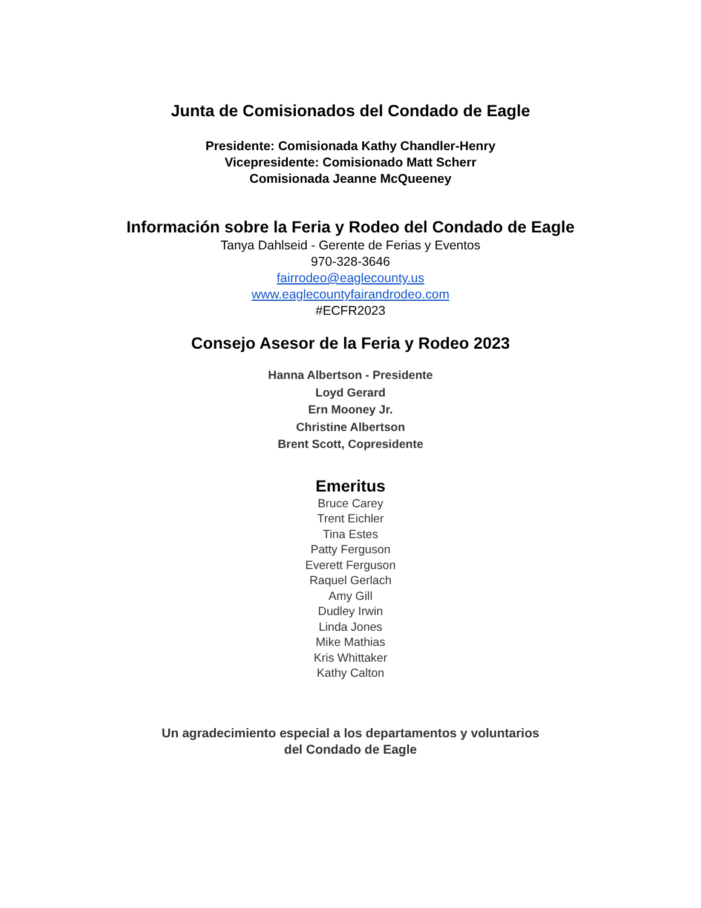Junta de Comisionados del Condado de Eagle
Presidente: Comisionada Kathy Chandler-Henry
Vicepresidente: Comisionado Matt Scherr
Comisionada Jeanne McQueeney
Información sobre la Feria y Rodeo del Condado de Eagle
Tanya Dahlseid - Gerente de Ferias y Eventos
970-328-3646
fairrodeo@eaglecounty.us
www.eaglecountyfairandrodeo.com
#ECFR2023
Consejo Asesor de la Feria y Rodeo 2023
Hanna Albertson - Presidente
Loyd Gerard
Ern Mooney Jr.
Christine Albertson
Brent Scott, Copresidente
Emeritus
Bruce Carey
Trent Eichler
Tina Estes
Patty Ferguson
Everett Ferguson
Raquel Gerlach
Amy Gill
Dudley Irwin
Linda Jones
Mike Mathias
Kris Whittaker
Kathy Calton
Un agradecimiento especial a los departamentos y voluntarios
del Condado de Eagle